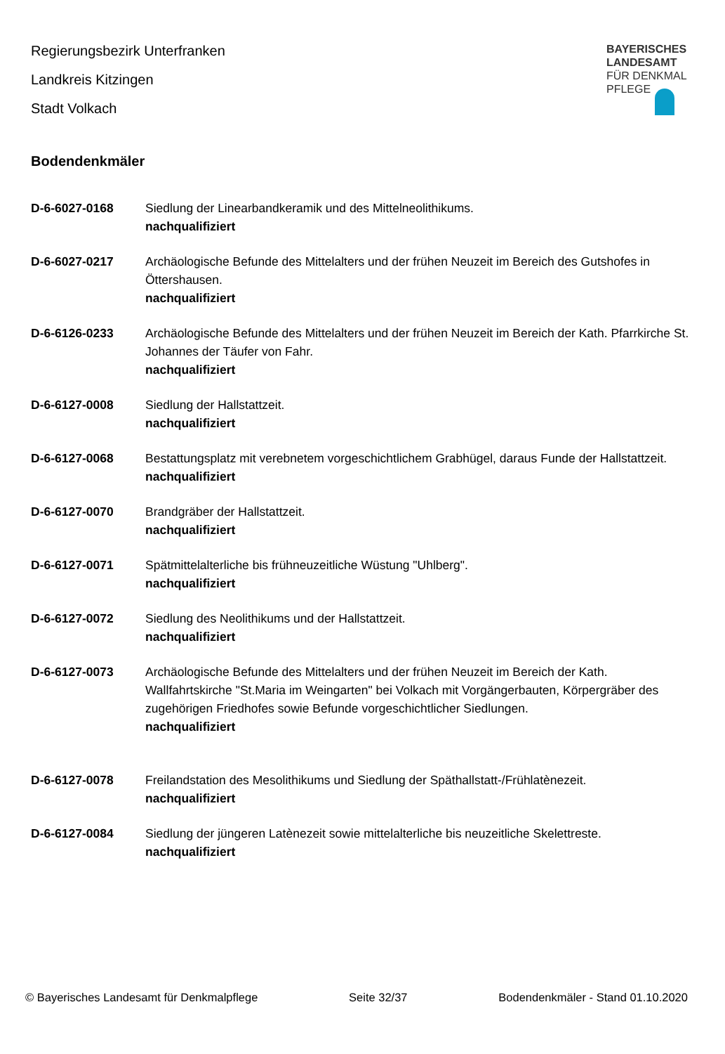Regierungsbezirk Unterfranken
Landkreis Kitzingen
Stadt Volkach
BAYERISCHES
LANDESAMT
FÜR DENKMAL
PFLEGE
Bodendenkmäler
D-6-6027-0168 Siedlung der Linearbandkeramik und des Mittelneolithikums.
nachqualifiziert
D-6-6027-0217 Archäologische Befunde des Mittelalters und der frühen Neuzeit im Bereich des Gutshofes in Öttershausen.
nachqualifiziert
D-6-6126-0233 Archäologische Befunde des Mittelalters und der frühen Neuzeit im Bereich der Kath. Pfarrkirche St. Johannes der Täufer von Fahr.
nachqualifiziert
D-6-6127-0008 Siedlung der Hallstattzeit.
nachqualifiziert
D-6-6127-0068 Bestattungsplatz mit verebnetem vorgeschichtlichem Grabhügel, daraus Funde der Hallstattzeit.
nachqualifiziert
D-6-6127-0070 Brandgräber der Hallstattzeit.
nachqualifiziert
D-6-6127-0071 Spätmittelalterliche bis frühneuzeitliche Wüstung "Uhlberg".
nachqualifiziert
D-6-6127-0072 Siedlung des Neolithikums und der Hallstattzeit.
nachqualifiziert
D-6-6127-0073 Archäologische Befunde des Mittelalters und der frühen Neuzeit im Bereich der Kath. Wallfahrtskirche "St.Maria im Weingarten" bei Volkach mit Vorgängerbauten, Körpergräber des zugehörigen Friedhofes sowie Befunde vorgeschichtlicher Siedlungen.
nachqualifiziert
D-6-6127-0078 Freilandstation des Mesolithikums und Siedlung der Späthallstatt-/Frühlatènezeit.
nachqualifiziert
D-6-6127-0084 Siedlung der jüngeren Latènezeit sowie mittelalterliche bis neuzeitliche Skelettreste.
nachqualifiziert
© Bayerisches Landesamt für Denkmalpflege Seite 32/37 Bodendenkmäler - Stand 01.10.2020